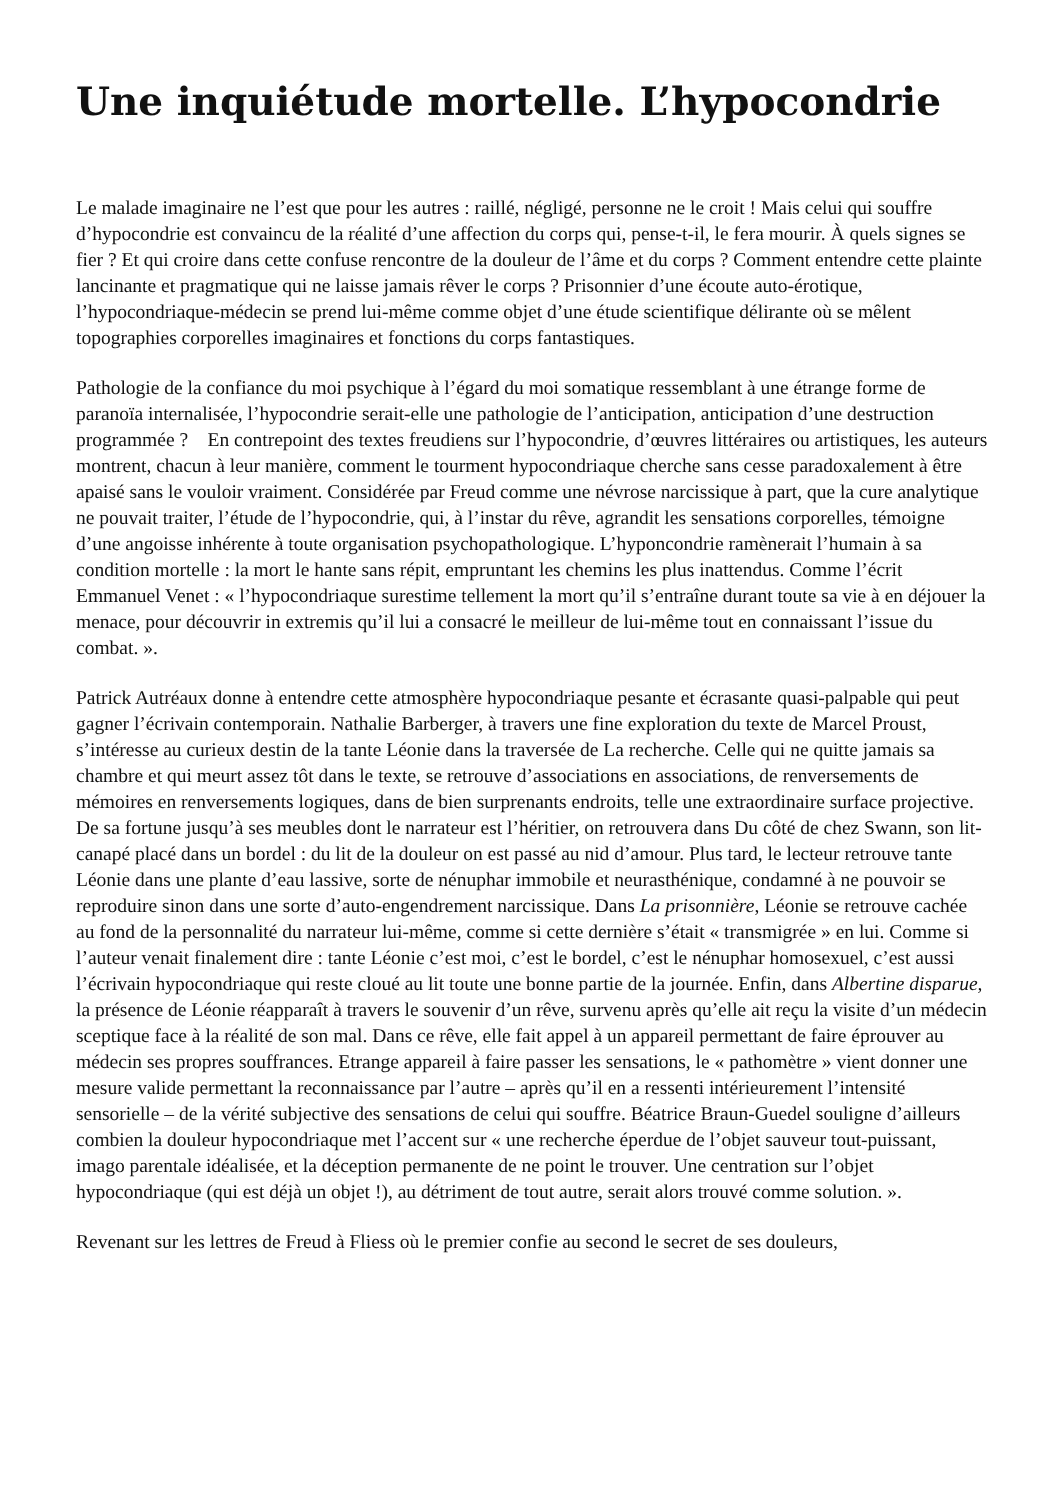Une inquiétude mortelle. L’hypocondrie
Le malade imaginaire ne l’est que pour les autres : raillé, négligé, personne ne le croit ! Mais celui qui souffre d’hypocondrie est convaincu de la réalité d’une affection du corps qui, pense-t-il, le fera mourir. À quels signes se fier ? Et qui croire dans cette confuse rencontre de la douleur de l’âme et du corps ? Comment entendre cette plainte lancinante et pragmatique qui ne laisse jamais rêver le corps ? Prisonnier d’une écoute auto-érotique, l’hypocondriaque-médecin se prend lui-même comme objet d’une étude scientifique délirante où se mêlent topographies corporelles imaginaires et fonctions du corps fantastiques.
Pathologie de la confiance du moi psychique à l’égard du moi somatique ressemblant à une étrange forme de paranoïa internalisée, l’hypocondrie serait-elle une pathologie de l’anticipation, anticipation d’une destruction programmée ? En contrepoint des textes freudiens sur l’hypocondrie, d’œuvres littéraires ou artistiques, les auteurs montrent, chacun à leur manière, comment le tourment hypocondriaque cherche sans cesse paradoxalement à être apaisé sans le vouloir vraiment. Considérée par Freud comme une névrose narcissique à part, que la cure analytique ne pouvait traiter, l’étude de l’hypocondrie, qui, à l’instar du rêve, agrandit les sensations corporelles, témoigne d’une angoisse inhérente à toute organisation psychopathologique. L’hyponcondrie ramènerait l’humain à sa condition mortelle : la mort le hante sans répit, empruntant les chemins les plus inattendus. Comme l’écrit Emmanuel Venet : « l’hypocondriaque surestime tellement la mort qu’il s’entraîne durant toute sa vie à en déjouer la menace, pour découvrir in extremis qu’il lui a consacré le meilleur de lui-même tout en connaissant l’issue du combat. ».
Patrick Autréaux donne à entendre cette atmosphère hypocondriaque pesante et écrasante quasi-palpable qui peut gagner l’écrivain contemporain. Nathalie Barberger, à travers une fine exploration du texte de Marcel Proust, s’intéresse au curieux destin de la tante Léonie dans la traversée de La recherche. Celle qui ne quitte jamais sa chambre et qui meurt assez tôt dans le texte, se retrouve d’associations en associations, de renversements de mémoires en renversements logiques, dans de bien surprenants endroits, telle une extraordinaire surface projective. De sa fortune jusqu’à ses meubles dont le narrateur est l’héritier, on retrouvera dans Du côté de chez Swann, son lit-canapé placé dans un bordel : du lit de la douleur on est passé au nid d’amour. Plus tard, le lecteur retrouve tante Léonie dans une plante d’eau lassive, sorte de nénuphar immobile et neurasthénique, condamné à ne pouvoir se reproduire sinon dans une sorte d’auto-engendrement narcissique. Dans La prisonnière, Léonie se retrouve cachée au fond de la personnalité du narrateur lui-même, comme si cette dernière s’était « transmigrée » en lui. Comme si l’auteur venait finalement dire : tante Léonie c’est moi, c’est le bordel, c’est le nénuphar homosexuel, c’est aussi l’écrivain hypocondriaque qui reste cloué au lit toute une bonne partie de la journée. Enfin, dans Albertine disparue, la présence de Léonie réapparaît à travers le souvenir d’un rêve, survenu après qu’elle ait reçu la visite d’un médecin sceptique face à la réalité de son mal. Dans ce rêve, elle fait appel à un appareil permettant de faire éprouver au médecin ses propres souffrances. Etrange appareil à faire passer les sensations, le « pathomètre » vient donner une mesure valide permettant la reconnaissance par l’autre – après qu’il en a ressenti intérieurement l’intensité sensorielle – de la vérité subjective des sensations de celui qui souffre. Béatrice Braun-Guedel souligne d’ailleurs combien la douleur hypocondriaque met l’accent sur « une recherche éperdue de l’objet sauveur tout-puissant, imago parentale idéalisée, et la déception permanente de ne point le trouver. Une centration sur l’objet hypocondriaque (qui est déjà un objet !), au détriment de tout autre, serait alors trouvé comme solution. ».
Revenant sur les lettres de Freud à Fliess où le premier confie au second le secret de ses douleurs,